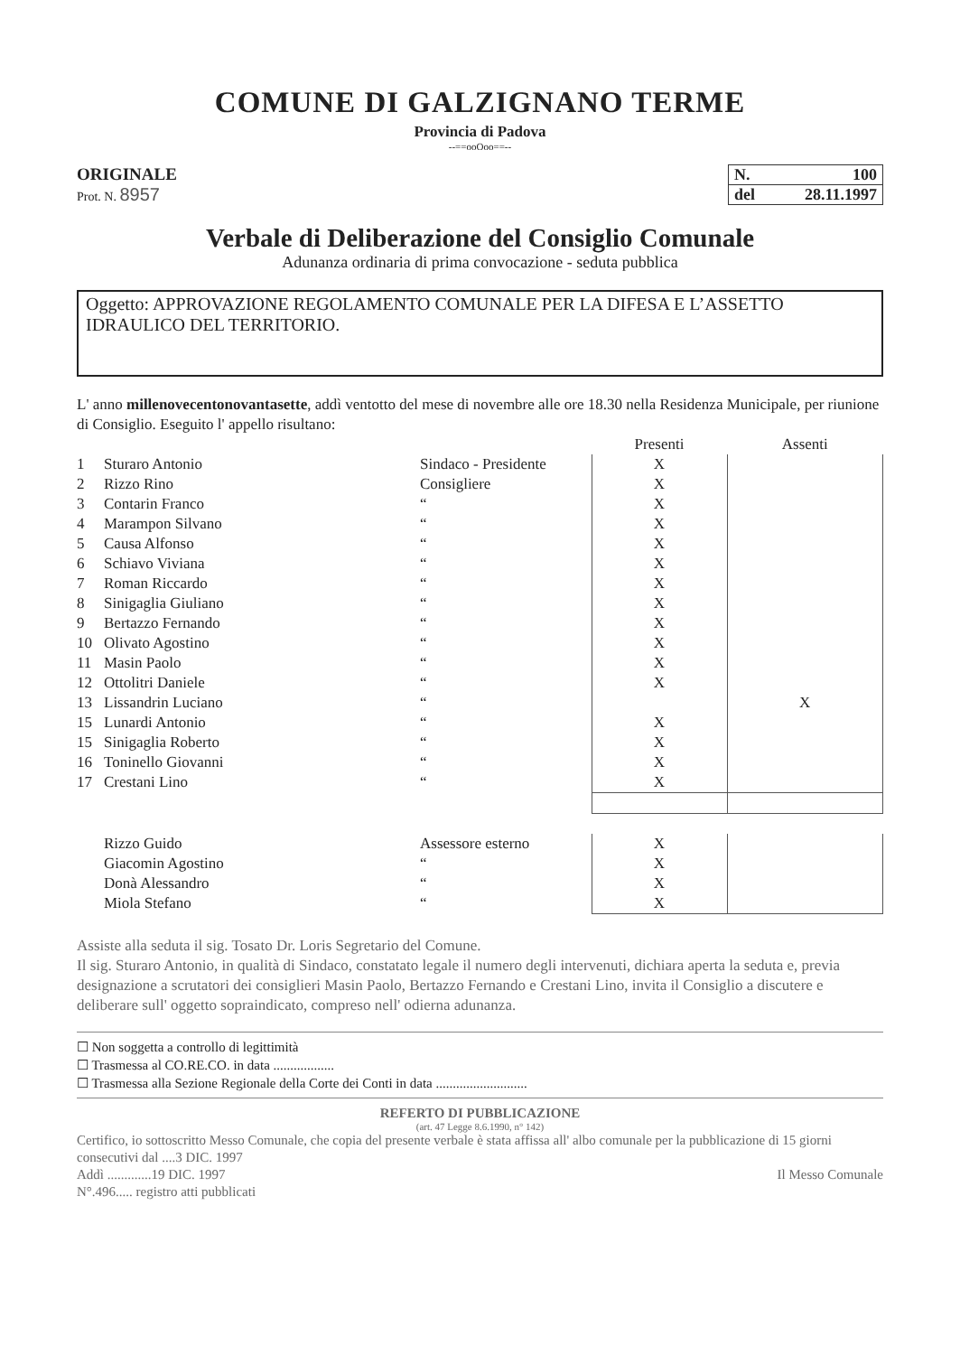COMUNE DI GALZIGNANO TERME
Provincia di Padova
--==ooOoo==--
ORIGINALE
Prot. N. 8957
N. 100
del 28.11.1997
Verbale di Deliberazione del Consiglio Comunale
Adunanza ordinaria di prima convocazione - seduta pubblica
Oggetto: APPROVAZIONE REGOLAMENTO COMUNALE PER LA DIFESA E L’ASSETTO IDRAULICO DEL TERRITORIO.
L' anno millenovecentonovantasette, addì ventotto del mese di novembre alle ore 18.30 nella Residenza Municipale, per riunione di Consiglio. Eseguito l' appello risultano:
| | | | Presenti | Assenti |
| 1 | Sturaro Antonio | Sindaco - Presidente | X | |
| 2 | Rizzo Rino | Consigliere | X | |
| 3 | Contarin Franco | “ | X | |
| 4 | Marampon Silvano | “ | X | |
| 5 | Causa Alfonso | “ | X | |
| 6 | Schiavo Viviana | “ | X | |
| 7 | Roman Riccardo | “ | X | |
| 8 | Sinigaglia Giuliano | “ | X | |
| 9 | Bertazzo Fernando | “ | X | |
| 10 | Olivato Agostino | “ | X | |
| 11 | Masin Paolo | “ | X | |
| 12 | Ottolitri Daniele | “ | X | |
| 13 | Lissandrin Luciano | “ | | X |
| 15 | Lunardi Antonio | “ | X | |
| 15 | Sinigaglia Roberto | “ | X | |
| 16 | Toninello Giovanni | “ | X | |
| 17 | Crestani Lino | “ | X | |
| | Rizzo Guido | Assessore esterno | X | |
| | Giacomin Agostino | “ | X | |
| | Donà Alessandro | “ | X | |
| | Miola Stefano | “ | X | |
Assiste alla seduta il sig. Tosato Dr. Loris Segretario del Comune.
Il sig. Sturaro Antonio, in qualità di Sindaco, constatato legale il numero degli intervenuti, dichiara aperta la seduta e, previa designazione a scrutatori dei consiglieri Masin Paolo, Bertazzo Fernando e Crestani Lino, invita il Consiglio a discutere e deliberare sull' oggetto sopraindicato, compreso nell' odierna adunanza.
☐ Non soggetta a controllo di legittimità
☐ Trasmessa al CO.RE.CO. in data ..................
☐ Trasmessa alla Sezione Regionale della Corte dei Conti in data ...........................
REFERTO DI PUBBLICAZIONE
(art. 47 Legge 8.6.1990, n° 142)
Certifico, io sottoscritto Messo Comunale, che copia del presente verbale è stata affissa all' albo comunale per la pubblicazione di 15 giorni consecutivi dal ....3 DIC. 1997
Addì .............19 DIC. 1997 Il Messo Comunale
N°.496..... registro atti pubblicati